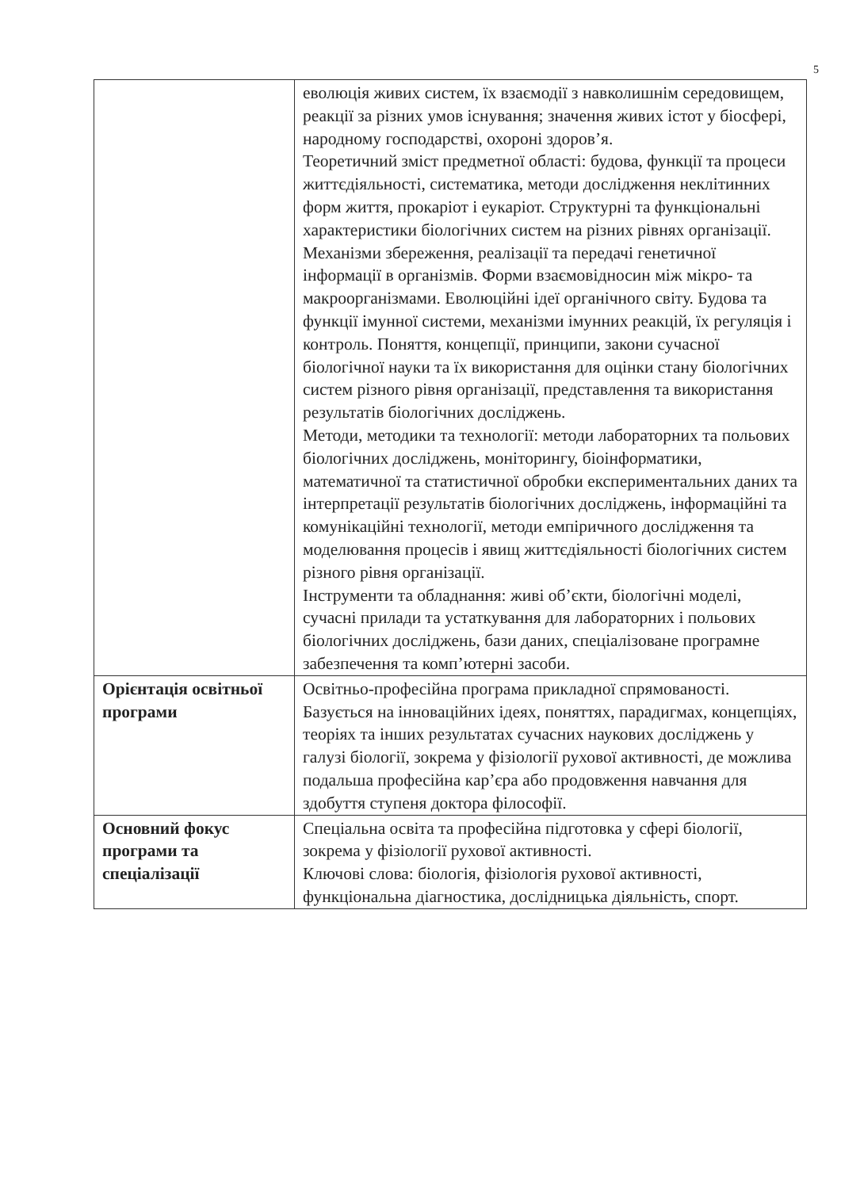5
| | еволюція живих систем, їх взаємодії з навколишнім середовищем, реакції за різних умов існування; значення живих істот у біосфері, народному господарстві, охороні здоров’я. Теоретичний зміст предметної області: будова, функції та процеси життєдіяльності, систематика, методи дослідження неклітинних форм життя, прокаріот і еукаріот. Структурні та функціональні характеристики біологічних систем на різних рівнях організації. Механізми збереження, реалізації та передачі генетичної інформації в організмів. Форми взаємовідносин між мікро- та макроорганізмами. Еволюційні ідеї органічного світу. Будова та функції імунної системи, механізми імунних реакцій, їх регуляція і контроль. Поняття, концепції, принципи, закони сучасної біологічної науки та їх використання для оцінки стану біологічних систем різного рівня організації, представлення та використання результатів біологічних досліджень. Методи, методики та технології: методи лабораторних та польових біологічних досліджень, моніторингу, біоінформатики, математичної та статистичної обробки експериментальних даних та інтерпретації результатів біологічних досліджень, інформаційні та комунікаційні технології, методи емпіричного дослідження та моделювання процесів і явищ життєдіяльності біологічних систем різного рівня організації. Інструменти та обладнання: живі об’єкти, біологічні моделі, сучасні прилади та устаткування для лабораторних і польових біологічних досліджень, бази даних, спеціалізоване програмне забезпечення та комп’ютерні засоби. |
| Орієнтація освітньої програми | Освітньо-професійна програма прикладної спрямованості. Базується на інноваційних ідеях, поняттях, парадигмах, концепціях, теоріях та інших результатах сучасних наукових досліджень у галузі біології, зокрема у фізіології рухової активності, де можлива подальша професійна кар’єра або продовження навчання для здобуття ступеня доктора філософії. |
| Основний фокус програми та спеціалізації | Спеціальна освіта та професійна підготовка у сфері біології, зокрема у фізіології рухової активності. Ключові слова: біологія, фізіологія рухової активності, функціональна діагностика, дослідницька діяльність, спорт. |